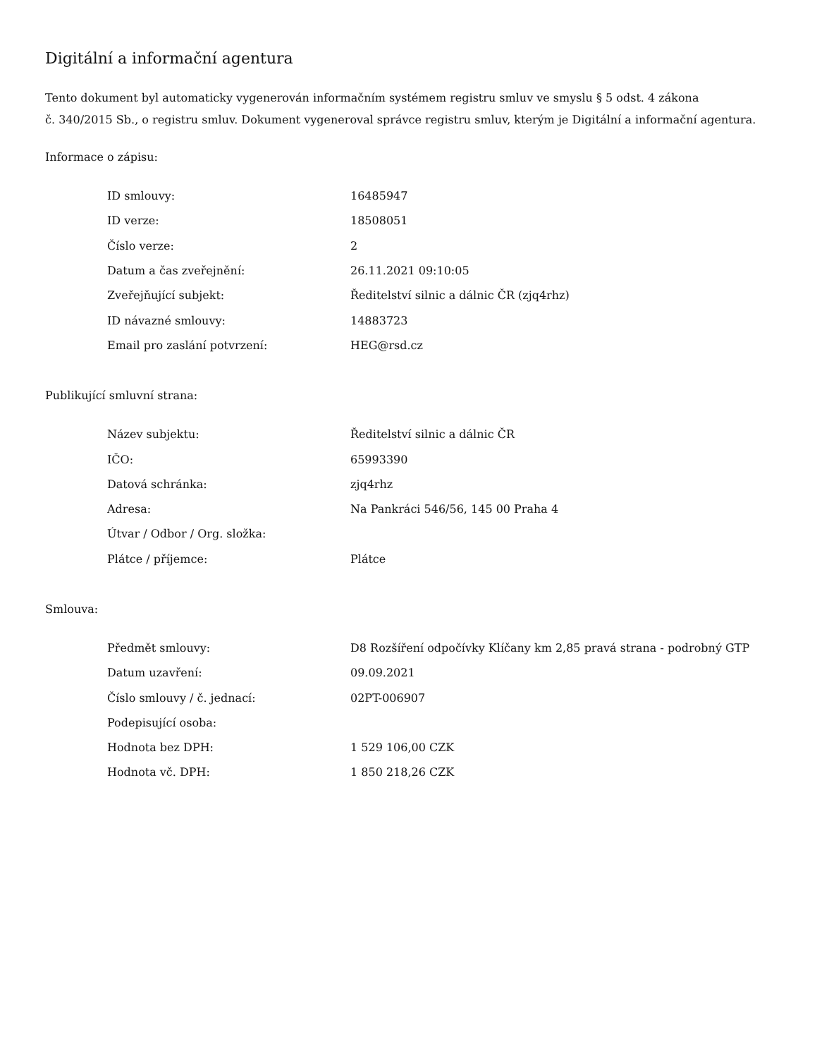Digitální a informační agentura
Tento dokument byl automaticky vygenerován informačním systémem registru smluv ve smyslu § 5 odst. 4 zákona
č. 340/2015 Sb., o registru smluv. Dokument vygeneroval správce registru smluv, kterým je Digitální a informační agentura.
Informace o zápisu:
| ID smlouvy: | 16485947 |
| ID verze: | 18508051 |
| Číslo verze: | 2 |
| Datum a čas zveřejnění: | 26.11.2021 09:10:05 |
| Zveřejňující subjekt: | Ředitelství silnic a dálnic ČR (zjq4rhz) |
| ID návazné smlouvy: | 14883723 |
| Email pro zaslání potvrzení: | HEG@rsd.cz |
Publikující smluvní strana:
| Název subjektu: | Ředitelství silnic a dálnic ČR |
| IČO: | 65993390 |
| Datová schránka: | zjq4rhz |
| Adresa: | Na Pankráci 546/56, 145 00 Praha 4 |
| Útvar / Odbor / Org. složka: | |
| Plátce / příjemce: | Plátce |
Smlouva:
| Předmět smlouvy: | D8 Rozšíření odpočívky Klíčany km 2,85 pravá strana - podrobný GTP |
| Datum uzavření: | 09.09.2021 |
| Číslo smlouvy / č. jednací: | 02PT-006907 |
| Podepisující osoba: | |
| Hodnota bez DPH: | 1 529 106,00 CZK |
| Hodnota vč. DPH: | 1 850 218,26 CZK |